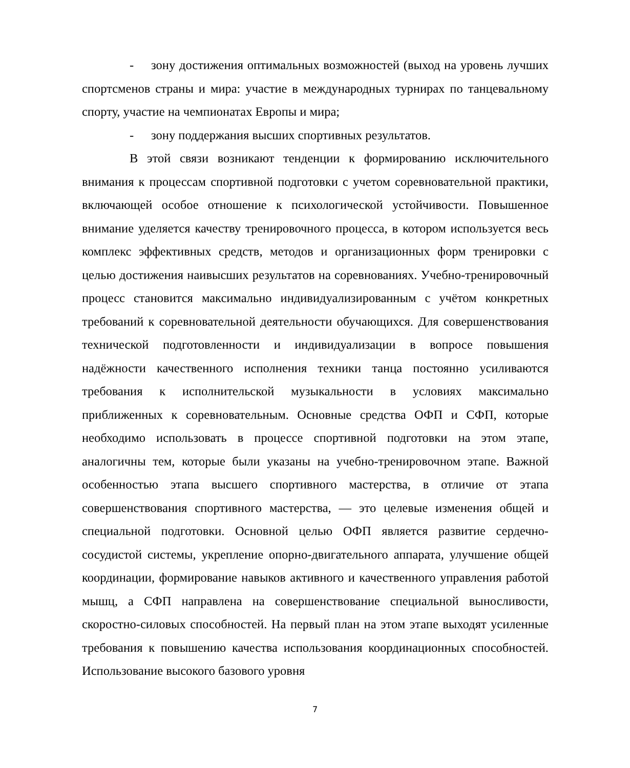- зону достижения оптимальных возможностей (выход на уровень лучших спортсменов страны и мира: участие в международных турнирах по танцевальному спорту, участие на чемпионатах Европы и мира;
- зону поддержания высших спортивных результатов.
В этой связи возникают тенденции к формированию исключительного внимания к процессам спортивной подготовки с учетом соревновательной практики, включающей особое отношение к психологической устойчивости. Повышенное внимание уделяется качеству тренировочного процесса, в котором используется весь комплекс эффективных средств, методов и организационных форм тренировки с целью достижения наивысших результатов на соревнованиях. Учебно-тренировочный процесс становится максимально индивидуализированным с учётом конкретных требований к соревновательной деятельности обучающихся. Для совершенствования технической подготовленности и индивидуализации в вопросе повышения надёжности качественного исполнения техники танца постоянно усиливаются требования к исполнительской музыкальности в условиях максимально приближенных к соревновательным. Основные средства ОФП и СФП, которые необходимо использовать в процессе спортивной подготовки на этом этапе, аналогичны тем, которые были указаны на учебно-тренировочном этапе. Важной особенностью этапа высшего спортивного мастерства, в отличие от этапа совершенствования спортивного мастерства, — это целевые изменения общей и специальной подготовки. Основной целью ОФП является развитие сердечно-сосудистой системы, укрепление опорно-двигательного аппарата, улучшение общей координации, формирование навыков активного и качественного управления работой мышц, а СФП направлена на совершенствование специальной выносливости, скоростно-силовых способностей. На первый план на этом этапе выходят усиленные требования к повышению качества использования координационных способностей. Использование высокого базового уровня
7